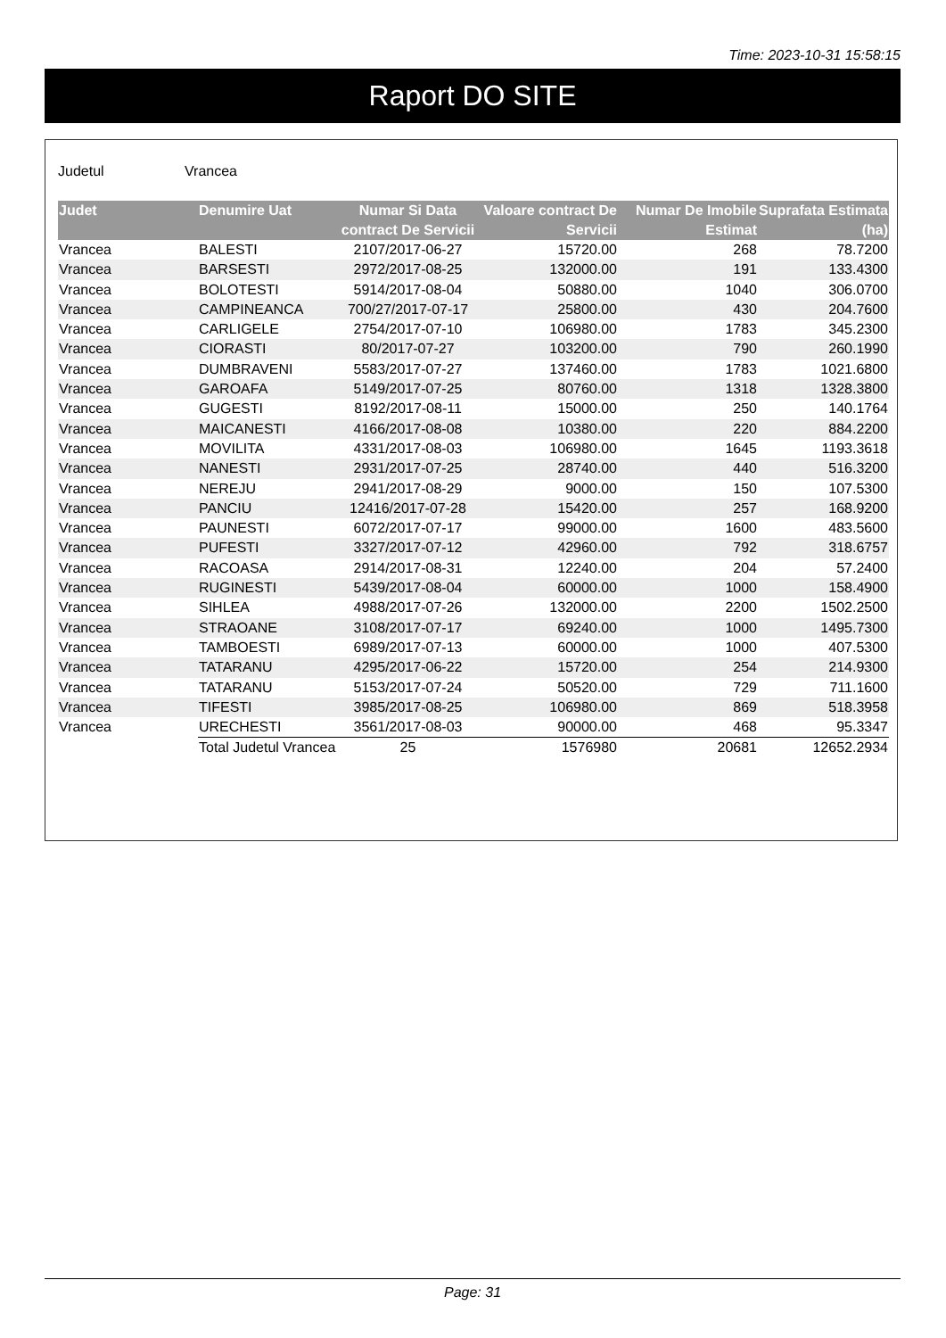Time: 2023-10-31 15:58:15
Raport DO SITE
Judetul Vrancea
| Judet | Denumire Uat | Numar Si Data contract De Servicii | Valoare contract De Servicii | Numar De Imobile Estimat | Suprafata Estimata (ha) |
| --- | --- | --- | --- | --- | --- |
| Vrancea | BALESTI | 2107/2017-06-27 | 15720.00 | 268 | 78.7200 |
| Vrancea | BARSESTI | 2972/2017-08-25 | 132000.00 | 191 | 133.4300 |
| Vrancea | BOLOTESTI | 5914/2017-08-04 | 50880.00 | 1040 | 306.0700 |
| Vrancea | CAMPINEANCA | 700/27/2017-07-17 | 25800.00 | 430 | 204.7600 |
| Vrancea | CARLIGELE | 2754/2017-07-10 | 106980.00 | 1783 | 345.2300 |
| Vrancea | CIORASTI | 80/2017-07-27 | 103200.00 | 790 | 260.1990 |
| Vrancea | DUMBRAVENI | 5583/2017-07-27 | 137460.00 | 1783 | 1021.6800 |
| Vrancea | GAROAFA | 5149/2017-07-25 | 80760.00 | 1318 | 1328.3800 |
| Vrancea | GUGESTI | 8192/2017-08-11 | 15000.00 | 250 | 140.1764 |
| Vrancea | MAICANESTI | 4166/2017-08-08 | 10380.00 | 220 | 884.2200 |
| Vrancea | MOVILITA | 4331/2017-08-03 | 106980.00 | 1645 | 1193.3618 |
| Vrancea | NANESTI | 2931/2017-07-25 | 28740.00 | 440 | 516.3200 |
| Vrancea | NEREJU | 2941/2017-08-29 | 9000.00 | 150 | 107.5300 |
| Vrancea | PANCIU | 12416/2017-07-28 | 15420.00 | 257 | 168.9200 |
| Vrancea | PAUNESTI | 6072/2017-07-17 | 99000.00 | 1600 | 483.5600 |
| Vrancea | PUFESTI | 3327/2017-07-12 | 42960.00 | 792 | 318.6757 |
| Vrancea | RACOASA | 2914/2017-08-31 | 12240.00 | 204 | 57.2400 |
| Vrancea | RUGINESTI | 5439/2017-08-04 | 60000.00 | 1000 | 158.4900 |
| Vrancea | SIHLEA | 4988/2017-07-26 | 132000.00 | 2200 | 1502.2500 |
| Vrancea | STRAOANE | 3108/2017-07-17 | 69240.00 | 1000 | 1495.7300 |
| Vrancea | TAMBOESTI | 6989/2017-07-13 | 60000.00 | 1000 | 407.5300 |
| Vrancea | TATARANU | 4295/2017-06-22 | 15720.00 | 254 | 214.9300 |
| Vrancea | TATARANU | 5153/2017-07-24 | 50520.00 | 729 | 711.1600 |
| Vrancea | TIFESTI | 3985/2017-08-25 | 106980.00 | 869 | 518.3958 |
| Vrancea | URECHESTI | 3561/2017-08-03 | 90000.00 | 468 | 95.3347 |
| | Total Judetul Vrancea | 25 | 1576980 | 20681 | 12652.2934 |
Page: 31